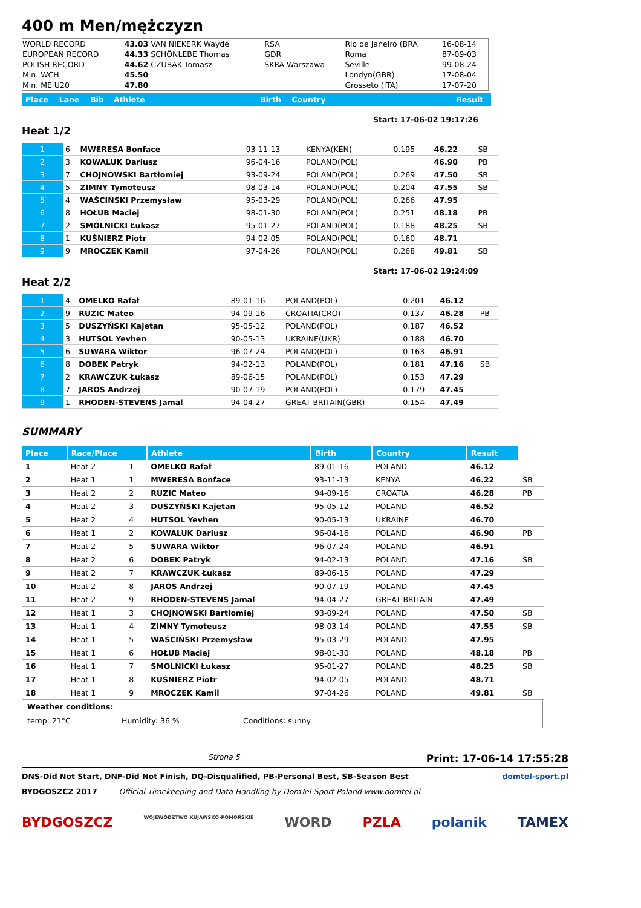400 m Men/mężczyzn
| WORLD RECORD | 43.03 VAN NIEKERK Wayde | RSA | Rio de Janeiro (BRA | 16-08-14 |
| EUROPEAN RECORD | 44.33 SCHÖNLEBE Thomas | GDR | Roma | 87-09-03 |
| POLISH RECORD | 44.62 CZUBAK Tomasz | SKRA Warszawa | Seville | 99-08-24 |
| Min. WCH | 45.50 | | Londyn(GBR) | 17-08-04 |
| Min. ME U20 | 47.80 | | Grosseto (ITA) | 17-07-20 |
| Place | Lane | Bib | Athlete | Birth | Country | Result |
| Start: 17-06-02 19:17:26 |
Heat 1/2
| 1 | 6 | MWERESA Bonface | 93-11-13 | KENYA(KEN) | 0.195 | 46.22 | SB |
| 2 | 3 | KOWALUK Dariusz | 96-04-16 | POLAND(POL) | | 46.90 | PB |
| 3 | 7 | CHOJNOWSKI Bartłomiej | 93-09-24 | POLAND(POL) | 0.269 | 47.50 | SB |
| 4 | 5 | ZIMNY Tymoteusz | 98-03-14 | POLAND(POL) | 0.204 | 47.55 | SB |
| 5 | 4 | WAŚCIŃSKI Przemysław | 95-03-29 | POLAND(POL) | 0.266 | 47.95 | |
| 6 | 8 | HOŁUB Maciej | 98-01-30 | POLAND(POL) | 0.251 | 48.18 | PB |
| 7 | 2 | SMOLNICKI Łukasz | 95-01-27 | POLAND(POL) | 0.188 | 48.25 | SB |
| 8 | 1 | KUŚNIERZ Piotr | 94-02-05 | POLAND(POL) | 0.160 | 48.71 | |
| 9 | 9 | MROCZEK Kamil | 97-04-26 | POLAND(POL) | 0.268 | 49.81 | SB |
| Start: 17-06-02 19:24:09 |
Heat 2/2
| 1 | 4 | OMELKO Rafał | 89-01-16 | POLAND(POL) | 0.201 | 46.12 | |
| 2 | 9 | RUZIC Mateo | 94-09-16 | CROATIA(CRO) | 0.137 | 46.28 | PB |
| 3 | 5 | DUSZYŃSKI Kajetan | 95-05-12 | POLAND(POL) | 0.187 | 46.52 | |
| 4 | 3 | HUTSOL Yevhen | 90-05-13 | UKRAINE(UKR) | 0.188 | 46.70 | |
| 5 | 6 | SUWARA Wiktor | 96-07-24 | POLAND(POL) | 0.163 | 46.91 | |
| 6 | 8 | DOBEK Patryk | 94-02-13 | POLAND(POL) | 0.181 | 47.16 | SB |
| 7 | 2 | KRAWCZUK Łukasz | 89-06-15 | POLAND(POL) | 0.153 | 47.29 | |
| 8 | 7 | JAROS Andrzej | 90-07-19 | POLAND(POL) | 0.179 | 47.45 | |
| 9 | 1 | RHODEN-STEVENS Jamal | 94-04-27 | GREAT BRITAIN(GBR) | 0.154 | 47.49 | |
SUMMARY
| Place | Race/Place | | Athlete | Birth | Country | Result | |
| 1 | Heat 2 | 1 | OMELKO Rafał | 89-01-16 | POLAND | 46.12 | |
| 2 | Heat 1 | 1 | MWERESA Bonface | 93-11-13 | KENYA | 46.22 | SB |
| 3 | Heat 2 | 2 | RUZIC Mateo | 94-09-16 | CROATIA | 46.28 | PB |
| 4 | Heat 2 | 3 | DUSZYŃSKI Kajetan | 95-05-12 | POLAND | 46.52 | |
| 5 | Heat 2 | 4 | HUTSOL Yevhen | 90-05-13 | UKRAINE | 46.70 | |
| 6 | Heat 1 | 2 | KOWALUK Dariusz | 96-04-16 | POLAND | 46.90 | PB |
| 7 | Heat 2 | 5 | SUWARA Wiktor | 96-07-24 | POLAND | 46.91 | |
| 8 | Heat 2 | 6 | DOBEK Patryk | 94-02-13 | POLAND | 47.16 | SB |
| 9 | Heat 2 | 7 | KRAWCZUK Łukasz | 89-06-15 | POLAND | 47.29 | |
| 10 | Heat 2 | 8 | JAROS Andrzej | 90-07-19 | POLAND | 47.45 | |
| 11 | Heat 2 | 9 | RHODEN-STEVENS Jamal | 94-04-27 | GREAT BRITAIN | 47.49 | |
| 12 | Heat 1 | 3 | CHOJNOWSKI Bartłomiej | 93-09-24 | POLAND | 47.50 | SB |
| 13 | Heat 1 | 4 | ZIMNY Tymoteusz | 98-03-14 | POLAND | 47.55 | SB |
| 14 | Heat 1 | 5 | WAŚCIŃSKI Przemysław | 95-03-29 | POLAND | 47.95 | |
| 15 | Heat 1 | 6 | HOŁUB Maciej | 98-01-30 | POLAND | 48.18 | PB |
| 16 | Heat 1 | 7 | SMOLNICKI Łukasz | 95-01-27 | POLAND | 48.25 | SB |
| 17 | Heat 1 | 8 | KUŚNIERZ Piotr | 94-02-05 | POLAND | 48.71 | |
| 18 | Heat 1 | 9 | MROCZEK Kamil | 97-04-26 | POLAND | 49.81 | SB |
| Weather conditions: | | |
| temp: 21°C | Humidity: 36 % | Conditions: sunny |
Strona 5 Print: 17-06-14 17:55:28
DNS-Did Not Start, DNF-Did Not Finish, DQ-Disqualified, PB-Personal Best, SB-Season Best domtel-sport.pl
BYDGOSZCZ 2017 Official Timekeeping and Data Handling by DomTel-Sport Poland www.domtel.pl
BYDGOSZCZ WOJEWÓDZTWO KUJAWSKO-POMORSKIE WORD PZLA polanik TAMEX